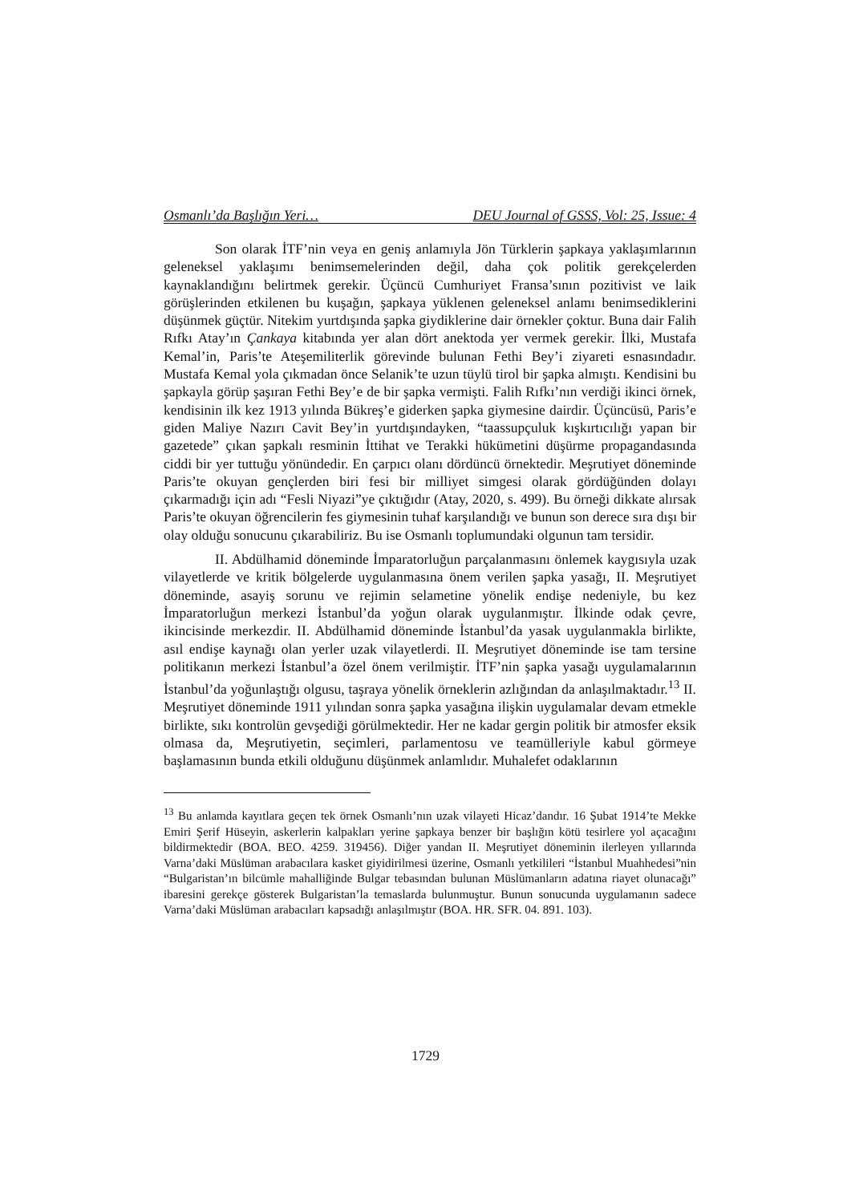Osmanlı’da Başlığın Yeri… DEU Journal of GSSS, Vol: 25, Issue: 4
Son olarak İTF’nin veya en geniş anlamıyla Jön Türklerin şapkaya yaklaşımlarının geleneksel yaklaşımı benimsemelerinden değil, daha çok politik gerekçelerden kaynaklandığını belirtmek gerekir. Üçüncü Cumhuriyet Fransa’sının pozitivist ve laik görüşlerinden etkilenen bu kuşağın, şapkaya yüklenen geleneksel anlamı benimsediklerini düşünmek güçtür. Nitekim yurtdışında şapka giydiklerine dair örnekler çoktur. Buna dair Falih Rıfkı Atay’ın Çankaya kitabında yer alan dört anektoda yer vermek gerekir. İlki, Mustafa Kemal’in, Paris’te Ateşemiliterlik görevinde bulunan Fethi Bey’i ziyareti esnasındadır. Mustafa Kemal yola çıkmadan önce Selanik’te uzun tüylü tirol bir şapka almıştı. Kendisini bu şapkayla görüp şaşıran Fethi Bey’e de bir şapka vermişti. Falih Rıfkı’nın verdiği ikinci örnek, kendisinin ilk kez 1913 yılında Bükreş’e giderken şapka giymesine dairdir. Üçüncüsü, Paris’e giden Maliye Nazırı Cavit Bey’in yurtdışındayken, “taassupçuluk kışkırtıcılığı yapan bir gazetede” çıkan şapkalı resminin İttihat ve Terakki hükümetini düşürme propagandasında ciddi bir yer tuttuğu yönündedir. En çarpıcı olanı dördüncü örnektedir. Meşrutiyet döneminde Paris’te okuyan gençlerden biri fesi bir milliyet simgesi olarak gördüğünden dolayı çıkarmadığı için adı “Fesli Niyazi”ye çıktığıdır (Atay, 2020, s. 499). Bu örneği dikkate alırsak Paris’te okuyan öğrencilerin fes giymesinin tuhaf karşılandığı ve bunun son derece sıra dışı bir olay olduğu sonucunu çıkarabiliriz. Bu ise Osmanlı toplumundaki olgunun tam tersidir.
II. Abdülhamid döneminde İmparatorluğun parçalanmasını önlemek kaygısıyla uzak vilayetlerde ve kritik bölgelerde uygulanmasına önem verilen şapka yasağı, II. Meşrutiyet döneminde, asayiş sorunu ve rejimin selametine yönelik endişe nedeniyle, bu kez İmparatorluğun merkezi İstanbul’da yoğun olarak uygulanmıştır. İlkinde odak çevre, ikincisinde merkezdir. II. Abdülhamid döneminde İstanbul’da yasak uygulanmakla birlikte, asıl endişe kaynağı olan yerler uzak vilayetlerdi. II. Meşrutiyet döneminde ise tam tersine politikanın merkezi İstanbul’a özel önem verilmiştir. İTF’nin şapka yasağı uygulamalarının İstanbul’da yoğunlaştığı olgusu, taşraya yönelik örneklerin azlığından da anlaşılmaktadır.<sup>13</sup> II. Meşrutiyet döneminde 1911 yılından sonra şapka yasağına ilişkin uygulamalar devam etmekle birlikte, sıkı kontrolün gevşediği görülmektedir. Her ne kadar gergin politik bir atmosfer eksik olmasa da, Meşrutiyetin, seçimleri, parlamentosu ve teamülleriyle kabul görmeye başlamasının bunda etkili olduğunu düşünmek anlamlıdır. Muhalefet odaklarının
<sup>13</sup> Bu anlamda kayıtlara geçen tek örnek Osmanlı’nın uzak vilayeti Hicaz’dandır. 16 Şubat 1914’te Mekke Emiri Şerif Hüseyin, askerlerin kalpakları yerine şapkaya benzer bir başlığın kötü tesirlere yol açacağını bildirmektedir (BOA. BEO. 4259. 319456). Diğer yandan II. Meşrutiyet döneminin ilerleyen yıllarında Varna’daki Müslüman arabacılara kasket giyidirilmesi üzerine, Osmanlı yetkilileri “İstanbul Muahhedesi”nin “Bulgaristan’ın bilcümle mahalliğinde Bulgar tebasından bulunan Müslümanların adatına riayet olunacağı” ibaresini gerekçe gösterek Bulgaristan’la temaslarda bulunmuştur. Bunun sonucunda uygulamanın sadece Varna’daki Müslüman arabacıları kapsadığı anlaşılmıştır (BOA. HR. SFR. 04. 891. 103).
1729